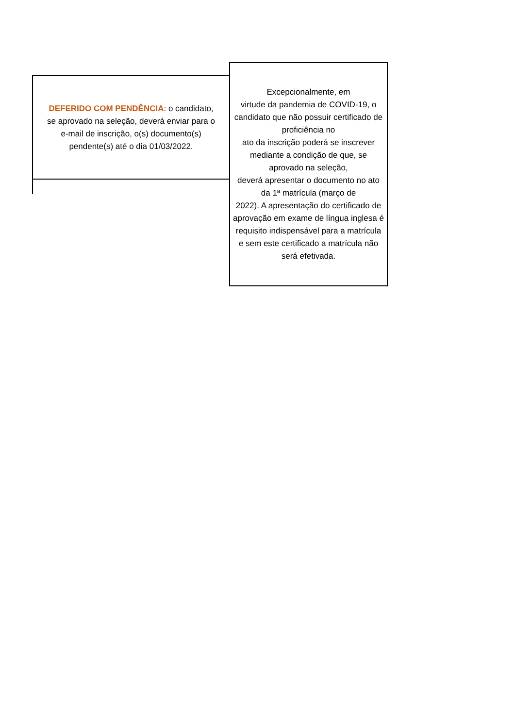DEFERIDO COM PENDÊNCIA: o candidato, se aprovado na seleção, deverá enviar para o e-mail de inscrição, o(s) documento(s) pendente(s) até o dia 01/03/2022.
Excepcionalmente, em
virtude da pandemia de COVID-19, o candidato que não possuir certificado de proficiência no
ato da inscrição poderá se inscrever mediante a condição de que, se aprovado na seleção,
deverá apresentar o documento no ato da 1ª matrícula (março de
2022). A apresentação do certificado de aprovação em exame de língua inglesa é requisito indispensável para a matrícula
e sem este certificado a matrícula não será efetivada.